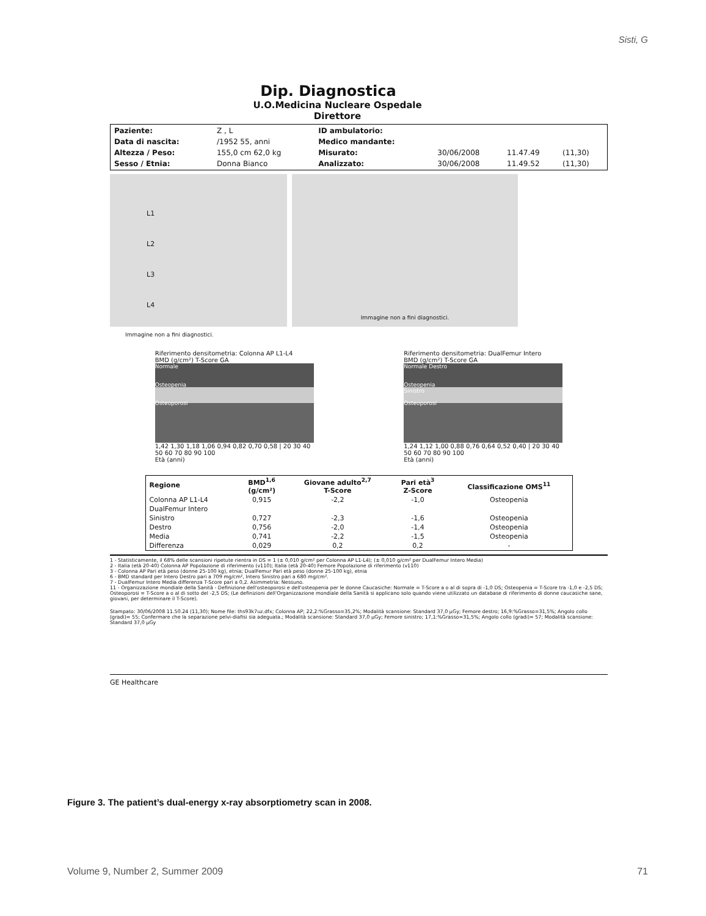Sisti, G
Dip. Diagnostica
U.O.Medicina Nucleare Ospedale
Direttore
| Paziente: | Z , L | ID ambulatorio: | | | |
| Data di nascita: | /1952 55, anni | Medico mandante: | | | |
| Altezza / Peso: | 155,0 cm 62,0 kg | Misurato: | 30/06/2008 | 11.47.49 | (11,30) |
| Sesso / Etnia: | Donna Bianco | Analizzato: | 30/06/2008 | 11.49.52 | (11,30) |
L1
L2
L3
L4
Immagine non a fini diagnostici.
Immagine non a fini diagnostici.
Riferimento densitometria: Colonna AP L1-L4
BMD (g/cm²) T-Score GA
Normale
Osteopenia
Osteoporosi
1,42 1,30 1,18 1,06 0,94 0,82 0,70 0,58 | 20 30 40 50 60 70 80 90 100
Età (anni)
Riferimento densitometria: DualFemur Intero
BMD (g/cm²) T-Score GA
Normale Destro
Osteopenia
Sinistro
Osteoporosi
1,24 1,12 1,00 0,88 0,76 0,64 0,52 0,40 | 20 30 40 50 60 70 80 90 100
Età (anni)
| Regione | BMD<sup>1,6</sup> (g/cm²) | Giovane adulto<sup>2,7</sup> T-Score | Pari età<sup>3</sup> Z-Score | Classificazione OMS<sup>11</sup> |
| --- | --- | --- | --- | --- |
| Colonna AP L1-L4 | 0,915 | -2,2 | -1,0 | Osteopenia |
| DualFemur Intero | | | | |
| Sinistro | 0,727 | -2,3 | -1,6 | Osteopenia |
| Destro | 0,756 | -2,0 | -1,4 | Osteopenia |
| Media | 0,741 | -2,2 | -1,5 | Osteopenia |
| Differenza | 0,029 | 0,2 | 0,2 | - |
1 - Statisticamente, il 68% delle scansioni ripetute rientra in DS = 1 (± 0,010 g/cm² per Colonna AP L1-L4); (± 0,010 g/cm² per DualFemur Intero Media)
2 - Italia (età 20-40) Colonna AP Popolazione di riferimento (v110); Italia (età 20-40) Femore Popolazione di riferimento (v110)
3 - Colonna AP Pari età peso (donne 25-100 kg), etnia; DualFemur Pari età peso (donne 25-100 kg), etnia
6 - BMD standard per Intero Destro pari a 709 mg/cm², Intero Sinistro pari a 680 mg/cm².
7 - DualFemur Intero Media differenza T-Score pari a 0,2. Asimmetria: Nessuno.
11 - Organizzazione mondiale della Sanità - Definizione dell'osteoporosi e dell'osteopenia per le donne Caucasiche: Normale = T-Score a o al di sopra di -1,0 DS; Osteopenia = T-Score tra -1,0 e -2,5 DS; Osteoporosi = T-Score a o al di sotto del -2,5 DS; (Le definizioni dell'Organizzazione mondiale della Sanità si applicano solo quando viene utilizzato un database di riferimento di donne caucasiche sane, giovani, per determinare il T-Score).
Stampato: 30/06/2008 11.50.24 (11,30); Nome file: ths93k7uz.dfx; Colonna AP; 22,2:%Grasso=35,2%; Modalità scansione: Standard 37,0 µGy; Femore destro; 16,9:%Grasso=31,5%; Angolo collo (gradi)= 55; Confermare che la separazione pelvi-diafisi sia adeguata.; Modalità scansione: Standard 37,0 µGy; Femore sinistro; 17,1:%Grasso=31,5%; Angolo collo (gradi)= 57; Modalità scansione: Standard 37,0 µGy
GE Healthcare
Figure 3. The patient’s dual-energy x-ray absorptiometry scan in 2008.
Volume 9, Number 2, Summer 2009 71